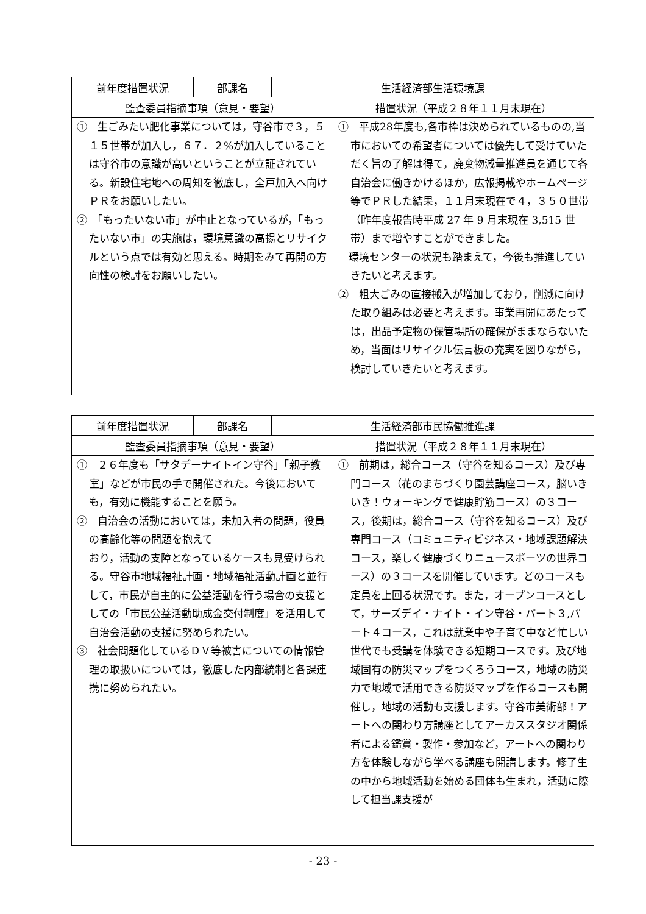| 前年度措置状況 | 部課名 | 生活経済部生活環境課 | |
| --- | --- | --- | --- |
| 監査委員指摘事項（意見・要望） | | | 措置状況（平成２８年１１月末現在） |
| ① 生ごみたい肥化事業については，守谷市で３，５１５世帯が加入し，６７．２%が加入していることは守谷市の意識が高いということが立証されている。新設住宅地への周知を徹底し，全戸加入へ向けＰＲをお願いしたい。 ② 「もったいない市」が中止となっているが，「もったいない市」の実施は，環境意識の高揚とリサイクルという点では有効と思える。時期をみて再開の方向性の検討をお願いしたい。 | | | ① 平成28年度も,各市枠は決められているものの,当市においての希望者については優先して受けていただく旨の了解は得て，廃棄物減量推進員を通じて各自治会に働きかけるほか，広報掲載やホームページ等でＰＲした結果，１１月末現在で４，３５０世帯（昨年度報告時平成 27 年 9 月末現在 3,515 世帯）まで増やすことができました。 環境センターの状況も踏まえて，今後も推進していきたいと考えます。 ② 粗大ごみの直接搬入が増加しており，削減に向けた取り組みは必要と考えます。事業再開にあたっては，出品予定物の保管場所の確保がままならないため，当面はリサイクル伝言板の充実を図りながら，検討していきたいと考えます。 |
| 前年度措置状況 | 部課名 | 生活経済部市民協働推進課 | |
| --- | --- | --- | --- |
| 監査委員指摘事項（意見・要望） | | | 措置状況（平成２８年１１月末現在） |
| ① ２６年度も「サタデーナイトイン守谷」「親子教室」などが市民の手で開催された。今後においても，有効に機能することを願う。 ② 自治会の活動においては，未加入者の問題，役員の高齢化等の問題を抱えて おり，活動の支障となっているケースも見受けられる。守谷市地域福祉計画・地域福祉活動計画と並行して，市民が自主的に公益活動を行う場合の支援としての「市民公益活動助成金交付制度」を活用して自治会活動の支援に努められたい。 ③ 社会問題化しているＤＶ等被害についての情報管理の取扱いについては，徹底した内部統制と各課連携に努められたい。 | | | ① 前期は，総合コース（守谷を知るコース）及び専門コース（花のまちづくり園芸講座コース，脳いきいき！ウォーキングで健康貯筋コース）の３コース，後期は，総合コース（守谷を知るコース）及び専門コース（コミュニティビジネス・地域課題解決コース，楽しく健康づくりニュースポーツの世界コース）の３コースを開催しています。どのコースも定員を上回る状況です。また，オープンコースとして，サーズデイ・ナイト・イン守谷・パート３,パート４コース，これは就業中や子育て中など忙しい世代でも受講を体験できる短期コースです。及び地域固有の防災マップをつくろうコース，地域の防災力で地域で活用できる防災マップを作るコースも開催し，地域の活動も支援します。守谷市美術部！アートへの関わり方講座としてアーカススタジオ関係者による鑑賞・製作・参加など，アートへの関わり方を体験しながら学べる講座も開講します。修了生の中から地域活動を始める団体も生まれ，活動に際して担当課支援が |
- 23 -